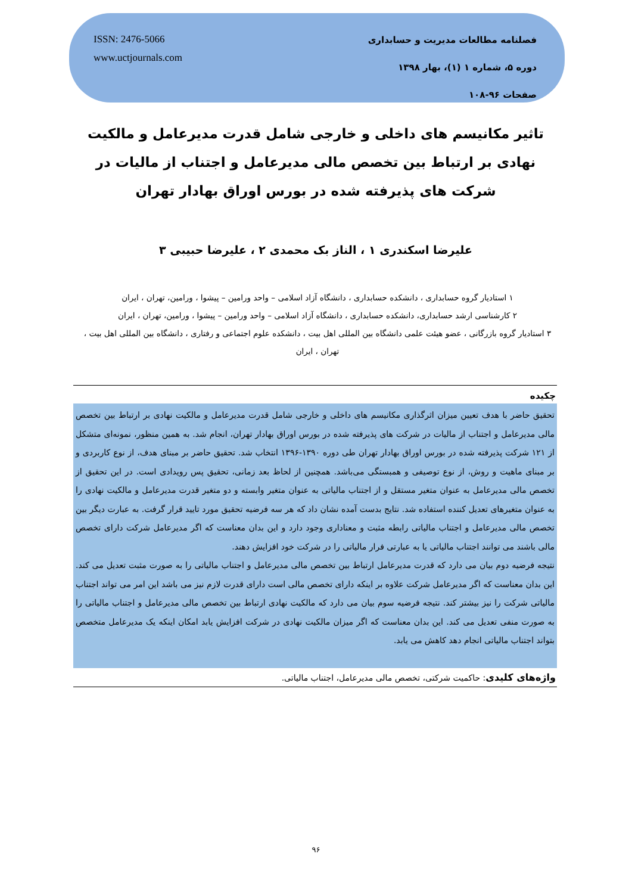فصلنامه مطالعات مدیریت و حسابداری
دوره ۵، شماره ۱ (۱)، بهار ۱۳۹۸
صفحات ۹۶-۱۰۸
ISSN: 2476-5066
www.uctjournals.com
تاثیر مکانیسم های داخلی و خارجی شامل قدرت مدیرعامل و مالکیت نهادی بر ارتباط بین تخصص مالی مدیرعامل و اجتناب از مالیات در شرکت های پذیرفته شده در بورس اوراق بهادار تهران
علیرضا اسکندری ۱ ، الناز بک محمدی ۲ ، علیرضا حبیبی ۳
۱ استادیار گروه حسابداری ، دانشکده حسابداری ، دانشگاه آزاد اسلامی – واحد ورامین – پیشوا ، ورامین، تهران ، ایران
۲ کارشناسی ارشد حسابداری، دانشکده حسابداری ، دانشگاه آزاد اسلامی – واحد ورامین – پیشوا ، ورامین، تهران ، ایران
۳ استادیار گروه بازرگانی ، عضو هیئت علمی دانشگاه بین المللی اهل بیت ، دانشکده علوم اجتماعی و رفتاری ، دانشگاه بین المللی اهل بیت ، تهران ، ایران
چکیده
تحقیق حاضر با هدف تعیین میزان اثرگذاری مکانیسم های داخلی و خارجی شامل قدرت مدیرعامل و مالکیت نهادی بر ارتباط بین تخصص مالی مدیرعامل و اجتناب از مالیات در شرکت های پذیرفته شده در بورس اوراق بهادار تهران، انجام شد. به همین منظور، نمونه‌ای متشکل از ۱۲۱ شرکت پذیرفته شده در بورس اوراق بهادار تهران طی دوره ۱۳۹۰-۱۳۹۶ انتخاب شد. تحقیق حاضر بر مبنای هدف، از نوع کاربردی و بر مبنای ماهیت و روش، از نوع توصیفی و همبستگی می‌باشد. همچنین از لحاظ بعد زمانی، تحقیق پس رویدادی است. در این تحقیق از تخصص مالی مدیرعامل به عنوان متغیر مستقل و از اجتناب مالیاتی به عنوان متغیر وابسته و دو متغیر قدرت مدیرعامل و مالکیت نهادی را به عنوان متغیرهای تعدیل کننده استفاده شد. نتایج بدست آمده نشان داد که هر سه فرضیه تحقیق مورد تایید قرار گرفت. به عبارت دیگر بین تخصص مالی مدیرعامل و اجتناب مالیاتی رابطه مثبت و معناداری وجود دارد و این بدان معناست که اگر مدیرعامل شرکت دارای تخصص مالی باشند می توانند اجتناب مالیاتی یا به عبارتی فرار مالیاتی را در شرکت خود افزایش دهند.
نتیجه فرضیه دوم بیان می دارد که قدرت مدیرعامل ارتباط بین تخصص مالی مدیرعامل و اجتناب مالیاتی را به صورت مثبت تعدیل می کند. این بدان معناست که اگر مدیرعامل شرکت علاوه بر اینکه دارای تخصص مالی است دارای قدرت لازم نیز می باشد این امر می تواند اجتناب مالیاتی شرکت را نیز بیشتر کند. نتیجه فرضیه سوم بیان می دارد که مالکیت نهادی ارتباط بین تخصص مالی مدیرعامل و اجتناب مالیاتی را به صورت منفی تعدیل می کند. این بدان معناست که اگر میزان مالکیت نهادی در شرکت افزایش یابد امکان اینکه یک مدیرعامل متخصص بتواند اجتناب مالیاتی انجام دهد کاهش می یابد.
واژه‌های کلیدی: حاکمیت شرکتی، تخصص مالی مدیرعامل، اجتناب مالیاتی.
۹۶